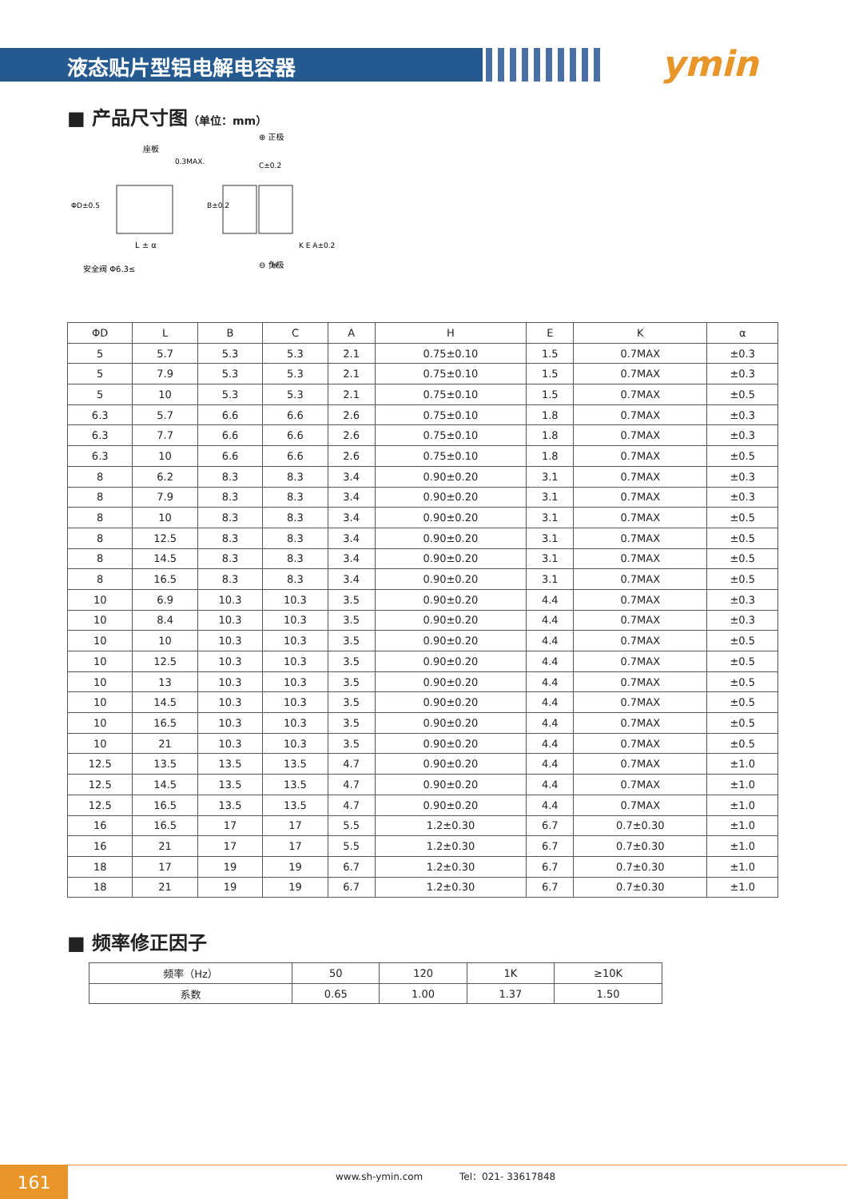液态贴片型铝电解电容器 ymin
■ 产品尺寸图（单位：mm）
座板
0.3MAX.
⊕ 正极
⊖ 负极
C±0.2
H
L ± α
安全阀 Φ6.3≤
K E A±0.2
ΦD±0.5
B±0.2
| ΦD | L | B | C | A | H | E | K | α |
| --- | --- | --- | --- | --- | --- | --- | --- | --- |
| 5 | 5.7 | 5.3 | 5.3 | 2.1 | 0.75±0.10 | 1.5 | 0.7MAX | ±0.3 |
| 5 | 7.9 | 5.3 | 5.3 | 2.1 | 0.75±0.10 | 1.5 | 0.7MAX | ±0.3 |
| 5 | 10 | 5.3 | 5.3 | 2.1 | 0.75±0.10 | 1.5 | 0.7MAX | ±0.5 |
| 6.3 | 5.7 | 6.6 | 6.6 | 2.6 | 0.75±0.10 | 1.8 | 0.7MAX | ±0.3 |
| 6.3 | 7.7 | 6.6 | 6.6 | 2.6 | 0.75±0.10 | 1.8 | 0.7MAX | ±0.3 |
| 6.3 | 10 | 6.6 | 6.6 | 2.6 | 0.75±0.10 | 1.8 | 0.7MAX | ±0.5 |
| 8 | 6.2 | 8.3 | 8.3 | 3.4 | 0.90±0.20 | 3.1 | 0.7MAX | ±0.3 |
| 8 | 7.9 | 8.3 | 8.3 | 3.4 | 0.90±0.20 | 3.1 | 0.7MAX | ±0.3 |
| 8 | 10 | 8.3 | 8.3 | 3.4 | 0.90±0.20 | 3.1 | 0.7MAX | ±0.5 |
| 8 | 12.5 | 8.3 | 8.3 | 3.4 | 0.90±0.20 | 3.1 | 0.7MAX | ±0.5 |
| 8 | 14.5 | 8.3 | 8.3 | 3.4 | 0.90±0.20 | 3.1 | 0.7MAX | ±0.5 |
| 8 | 16.5 | 8.3 | 8.3 | 3.4 | 0.90±0.20 | 3.1 | 0.7MAX | ±0.5 |
| 10 | 6.9 | 10.3 | 10.3 | 3.5 | 0.90±0.20 | 4.4 | 0.7MAX | ±0.3 |
| 10 | 8.4 | 10.3 | 10.3 | 3.5 | 0.90±0.20 | 4.4 | 0.7MAX | ±0.3 |
| 10 | 10 | 10.3 | 10.3 | 3.5 | 0.90±0.20 | 4.4 | 0.7MAX | ±0.5 |
| 10 | 12.5 | 10.3 | 10.3 | 3.5 | 0.90±0.20 | 4.4 | 0.7MAX | ±0.5 |
| 10 | 13 | 10.3 | 10.3 | 3.5 | 0.90±0.20 | 4.4 | 0.7MAX | ±0.5 |
| 10 | 14.5 | 10.3 | 10.3 | 3.5 | 0.90±0.20 | 4.4 | 0.7MAX | ±0.5 |
| 10 | 16.5 | 10.3 | 10.3 | 3.5 | 0.90±0.20 | 4.4 | 0.7MAX | ±0.5 |
| 10 | 21 | 10.3 | 10.3 | 3.5 | 0.90±0.20 | 4.4 | 0.7MAX | ±0.5 |
| 12.5 | 13.5 | 13.5 | 13.5 | 4.7 | 0.90±0.20 | 4.4 | 0.7MAX | ±1.0 |
| 12.5 | 14.5 | 13.5 | 13.5 | 4.7 | 0.90±0.20 | 4.4 | 0.7MAX | ±1.0 |
| 12.5 | 16.5 | 13.5 | 13.5 | 4.7 | 0.90±0.20 | 4.4 | 0.7MAX | ±1.0 |
| 16 | 16.5 | 17 | 17 | 5.5 | 1.2±0.30 | 6.7 | 0.7±0.30 | ±1.0 |
| 16 | 21 | 17 | 17 | 5.5 | 1.2±0.30 | 6.7 | 0.7±0.30 | ±1.0 |
| 18 | 17 | 19 | 19 | 6.7 | 1.2±0.30 | 6.7 | 0.7±0.30 | ±1.0 |
| 18 | 21 | 19 | 19 | 6.7 | 1.2±0.30 | 6.7 | 0.7±0.30 | ±1.0 |
■ 频率修正因子
| 频率（Hz） | 50 | 120 | 1K | ≥10K |
| 系数 | 0.65 | 1.00 | 1.37 | 1.50 |
161
www.sh-ymin.com Tel：021- 33617848